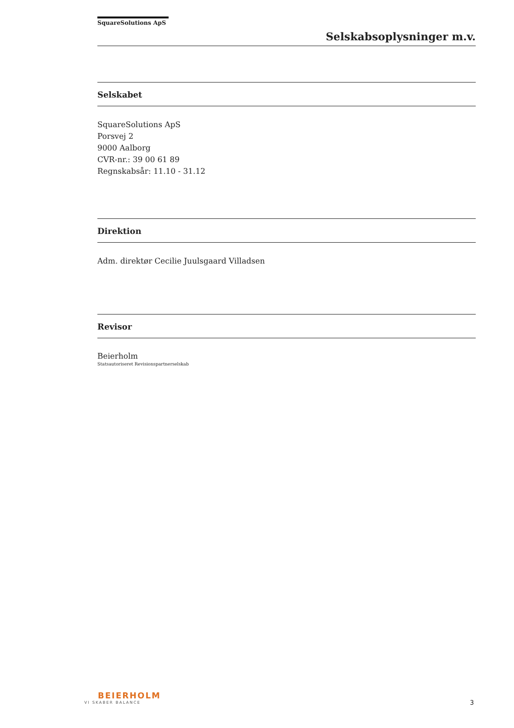SquareSolutions ApS
Selskabsoplysninger m.v.
Selskabet
SquareSolutions ApS
Porsvej 2
9000 Aalborg
CVR-nr.: 39 00 61 89
Regnskabsår: 11.10 - 31.12
Direktion
Adm. direktør Cecilie Juulsgaard Villadsen
Revisor
Beierholm
Statsautoriseret Revisionspartnerselskab
BEIERHOLM
VI SKABER BALANCE
3